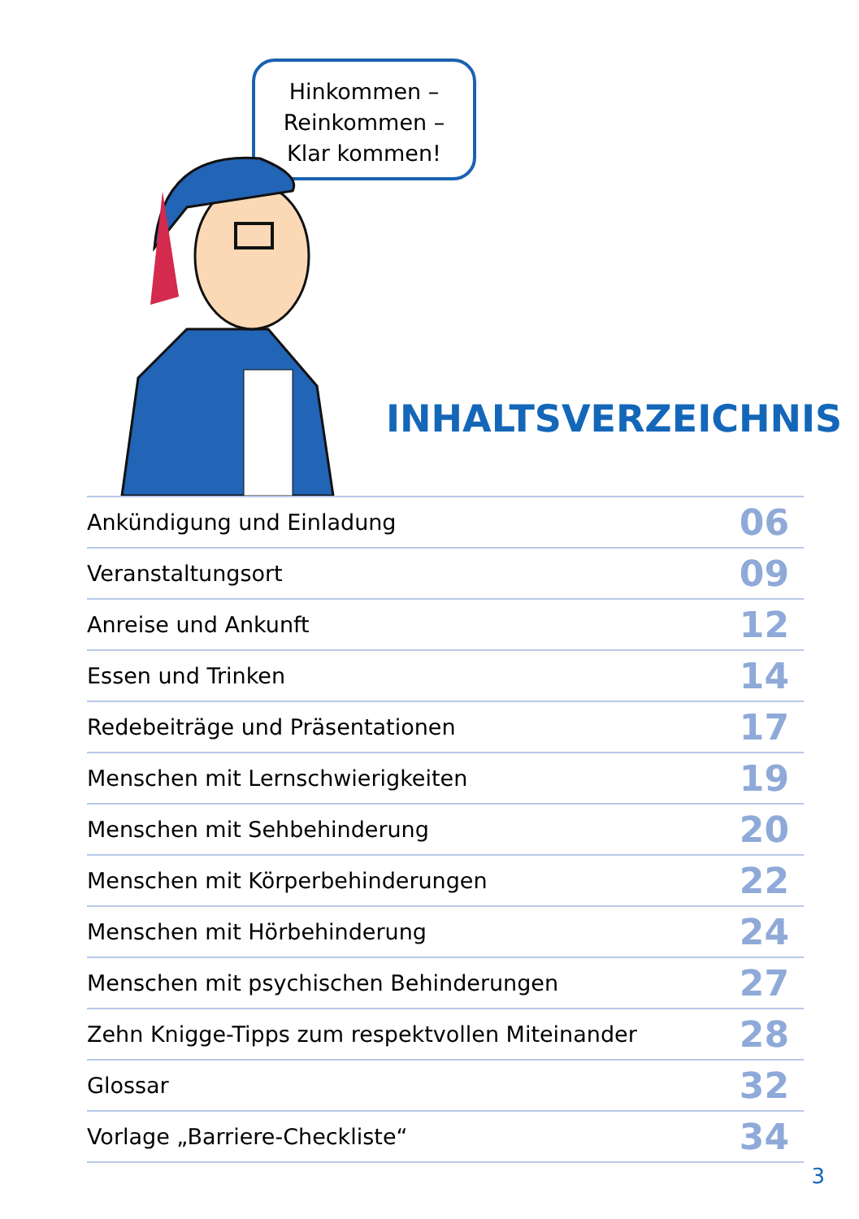Hinkommen –
Reinkommen –
Klar kommen!
INHALTSVERZEICHNIS
| Ankündigung und Einladung | 06 |
| Veranstaltungsort | 09 |
| Anreise und Ankunft | 12 |
| Essen und Trinken | 14 |
| Redebeiträge und Präsentationen | 17 |
| Menschen mit Lernschwierigkeiten | 19 |
| Menschen mit Sehbehinderung | 20 |
| Menschen mit Körperbehinderungen | 22 |
| Menschen mit Hörbehinderung | 24 |
| Menschen mit psychischen Behinderungen | 27 |
| Zehn Knigge-Tipps zum respektvollen Miteinander | 28 |
| Glossar | 32 |
| Vorlage „Barriere-Checkliste“ | 34 |
3